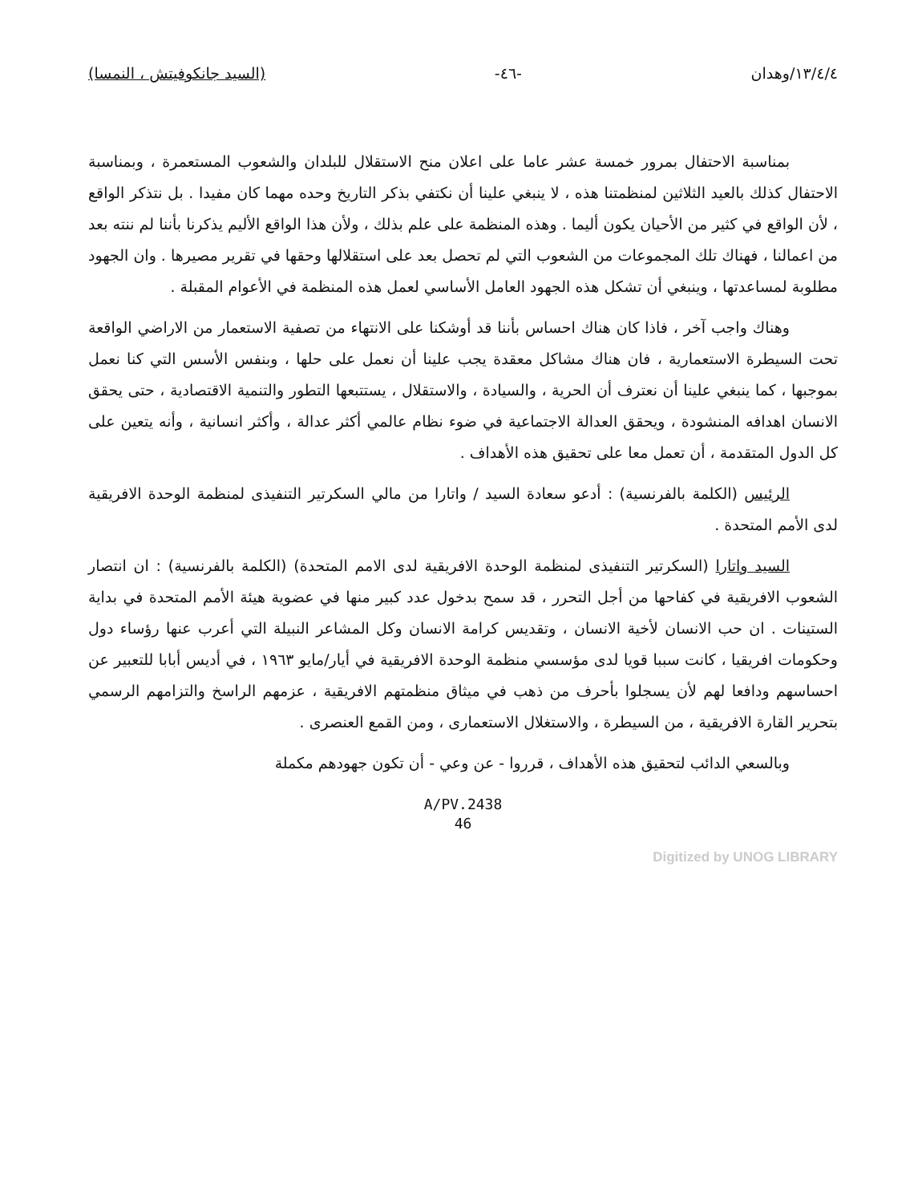١٣/٤/٤/وهدان -٤٦- (السيد جانكوفيتش ، النمسا)
بمناسبة الاحتفال بمرور خمسة عشر عاما على اعلان منح الاستقلال للبلدان والشعوب المستعمرة ، وبمناسبة الاحتفال كذلك بالعيد الثلاثين لمنظمتنا هذه ، لا ينبغي علينا أن نكتفي بذكر التاريخ وحده مهما كان مفيدا . بل نتذكر الواقع ، لأن الواقع في كثير من الأحيان يكون أليما . وهذه المنظمة على علم بذلك ، ولأن هذا الواقع الأليم يذكرنا بأننا لم ننته بعد من اعمالنا ، فهناك تلك المجموعات من الشعوب التي لم تحصل بعد على استقلالها وحقها في تقرير مصيرها . وان الجهود مطلوبة لمساعدتها ، وينبغي أن تشكل هذه الجهود العامل الأساسي لعمل هذه المنظمة في الأعوام المقبلة .
وهناك واجب آخر ، فاذا كان هناك احساس بأننا قد أوشكنا على الانتهاء من تصفية الاستعمار من الاراضي الواقعة تحت السيطرة الاستعمارية ، فان هناك مشاكل معقدة يجب علينا أن نعمل على حلها ، وبنفس الأسس التي كنا نعمل بموجبها ، كما ينبغي علينا أن نعترف أن الحرية ، والسيادة ، والاستقلال ، يستتبعها التطور والتنمية الاقتصادية ، حتى يحقق الانسان اهدافه المنشودة ، ويحقق العدالة الاجتماعية في ضوء نظام عالمي أكثر عدالة ، وأكثر انسانية ، وأنه يتعين على كل الدول المتقدمة ، أن تعمل معا على تحقيق هذه الأهداف .
الرئيس (الكلمة بالفرنسية) : أدعو سعادة السيد / واتارا من مالي السكرتير التنفيذى لمنظمة الوحدة الافريقية لدى الأمم المتحدة .
السيد واتارا (السكرتير التنفيذى لمنظمة الوحدة الافريقية لدى الامم المتحدة) (الكلمة بالفرنسية) : ان انتصار الشعوب الافريقية في كفاحها من أجل التحرر ، قد سمح بدخول عدد كبير منها في عضوية هيئة الأمم المتحدة في بداية الستينات . ان حب الانسان لأخية الانسان ، وتقديس كرامة الانسان وكل المشاعر النبيلة التي أعرب عنها رؤساء دول وحكومات افريقيا ، كانت سببا قويا لدى مؤسسي منظمة الوحدة الافريقية في أيار/مايو ١٩٦٣ ، في أديس أبابا للتعبير عن احساسهم ودافعا لهم لأن يسجلوا بأحرف من ذهب في ميثاق منظمتهم الافريقية ، عزمهم الراسخ والتزامهم الرسمي بتحرير القارة الافريقية ، من السيطرة ، والاستغلال الاستعمارى ، ومن القمع العنصرى .
وبالسعي الدائب لتحقيق هذه الأهداف ، قرروا - عن وعي - أن تكون جهودهم مكملة
A/PV.2438
46
Digitized by UNOG LIBRARY